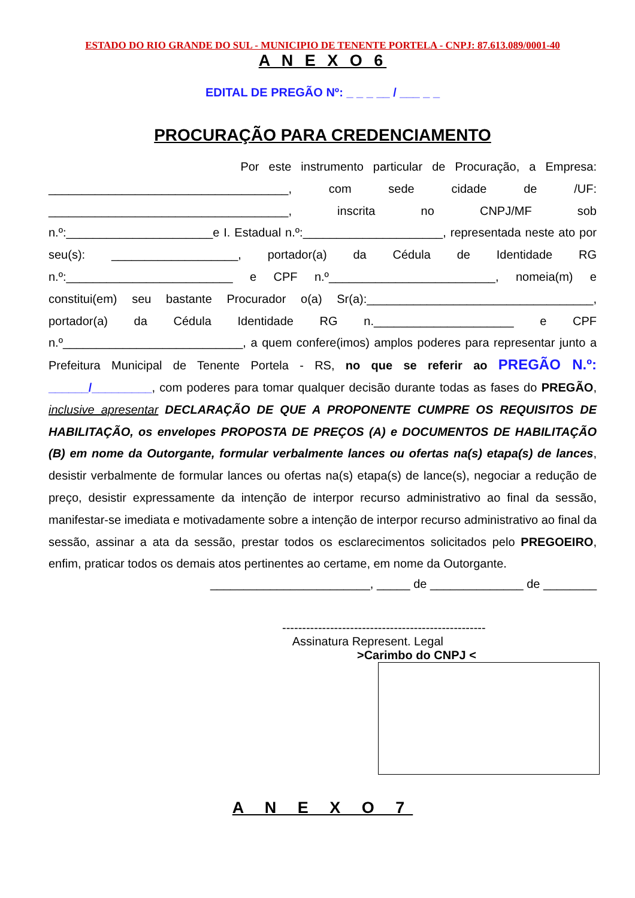ESTADO DO RIO GRANDE DO SUL - MUNICIPIO DE TENENTE PORTELA - CNPJ: 87.613.089/0001-40
A N E X O 6
EDITAL DE PREGÃO Nº: _ _ _ __ / ___ _ _
PROCURAÇÃO PARA CREDENCIAMENTO
Por este instrumento particular de Procuração, a Empresa: ____________________________________, com sede cidade de /UF: ____________________________________, inscrita no CNPJ/MF sob n.º:______________________e I. Estadual n.º:_____________________, representada neste ato por seu(s): ___________________, portador(a) da Cédula de Identidade RG n.º:_________________________ e CPF n.º_________________________, nomeia(m) e constitui(em) seu bastante Procurador o(a) Sr(a):__________________________________, portador(a) da Cédula Identidade RG n._____________________ e CPF n.º___________________________, a quem confere(imos) amplos poderes para representar junto a Prefeitura Municipal de Tenente Portela - RS, no que se referir ao PREGÃO N.º: ______/_________, com poderes para tomar qualquer decisão durante todas as fases do PREGÃO, inclusive apresentar DECLARAÇÃO DE QUE A PROPONENTE CUMPRE OS REQUISITOS DE HABILITAÇÃO, os envelopes PROPOSTA DE PREÇOS (A) e DOCUMENTOS DE HABILITAÇÃO (B) em nome da Outorgante, formular verbalmente lances ou ofertas na(s) etapa(s) de lances, desistir verbalmente de formular lances ou ofertas na(s) etapa(s) de lance(s), negociar a redução de preço, desistir expressamente da intenção de interpor recurso administrativo ao final da sessão, manifestar-se imediata e motivadamente sobre a intenção de interpor recurso administrativo ao final da sessão, assinar a ata da sessão, prestar todos os esclarecimentos solicitados pelo PREGOEIRO, enfim, praticar todos os demais atos pertinentes ao certame, em nome da Outorgante.
________________________, _____ de ______________ de ________
---------------------------------------------------
Assinatura Represent. Legal
>Carimbo do CNPJ <
A N E X O 7